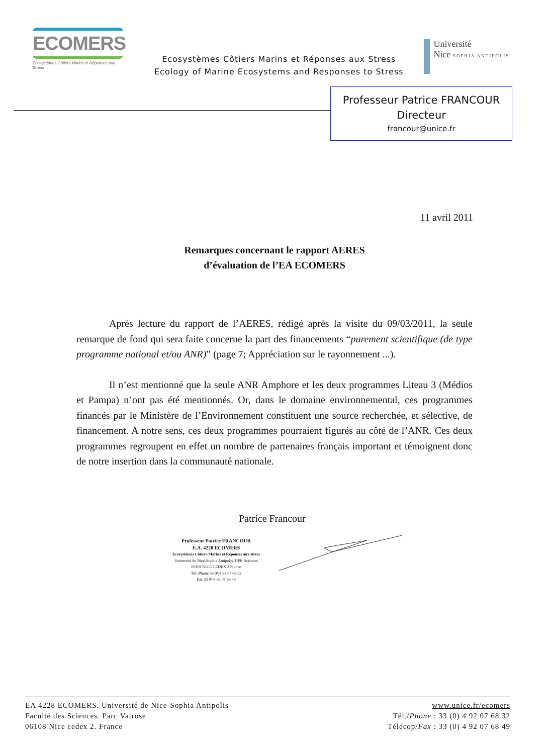ECOMERS
Écosystèmes Côtiers Marins et Réponses aux Stress
Ecosystèmes Côtiers Marins et Réponses aux Stress
Ecology of Marine Ecosystems and Responses to Stress
Université
Nice SOPHIA ANTIPOLIS
Professeur Patrice FRANCOUR
Directeur
francour@unice.fr
11 avril 2011
Remarques concernant le rapport AERES
d’évaluation de l’EA ECOMERS
Après lecture du rapport de l’AERES, rédigé après la visite du 09/03/2011, la seule remarque de fond qui sera faite concerne la part des financements “purement scientifique (de type programme national et/ou ANR)” (page 7; Appréciation sur le rayonnement ...).
Il n’est mentionné que la seule ANR Amphore et les deux programmes Liteau 3 (Médios et Pampa) n’ont pas été mentionnés. Or, dans le domaine environnemental, ces programmes financés par le Ministère de l’Environnement constituent une source recherchée, et sélective, de financement. A notre sens, ces deux programmes pourraient figurés au côté de l’ANR. Ces deux programmes regroupent en effet un nombre de partenaires français important et témoignent donc de notre insertion dans la communauté nationale.
Patrice Francour
Professeur Patrice FRANCOUR
E.A. 4228 ECOMERS
Ecosystèmes Côtiers Marins et Réponses aux stress
Université de Nice-Sophia Antipolis. UFR Sciences
06108 NICE CEDEX 2 France
Tél./Phone 33 (0)4 92 07 68 32
Fax 33 (0)4 92 07 68 49
EA 4228 ECOMERS. Université de Nice-Sophia Antipolis
Faculté des Sciences. Parc Valrose
06108 Nice cedex 2. France
www.unice.fr/ecomers
Tél./Phone : 33 (0) 4 92 07 68 32
Télécop/Fax : 33 (0) 4 92 07 68 49